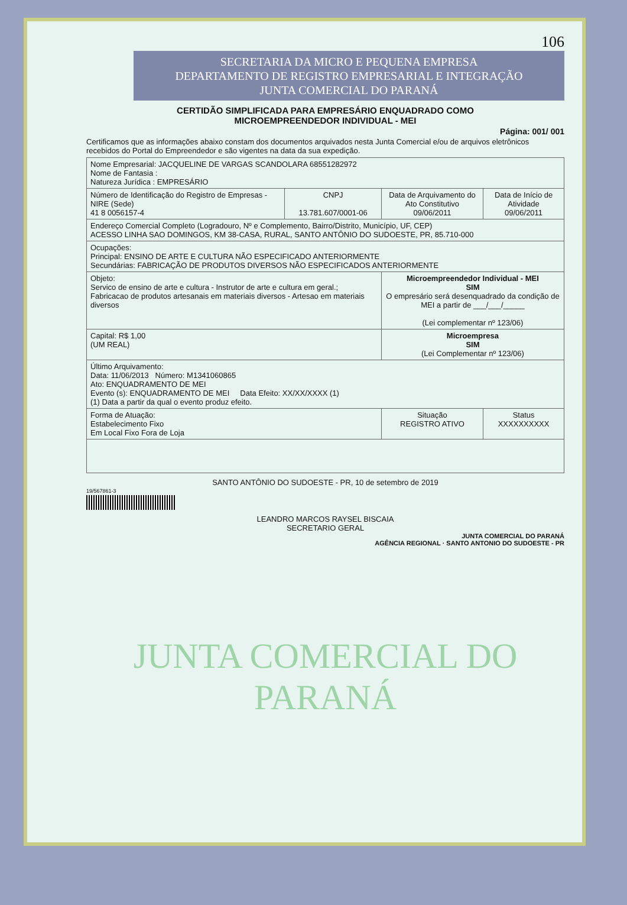106
SECRETARIA DA MICRO E PEQUENA EMPRESA
DEPARTAMENTO DE REGISTRO EMPRESARIAL E INTEGRAÇÃO
JUNTA COMERCIAL DO PARANÁ
CERTIDÃO SIMPLIFICADA PARA EMPRESÁRIO ENQUADRADO COMO
MICROEMPREENDEDOR INDIVIDUAL - MEI
Página: 001/ 001
Certificamos que as informações abaixo constam dos documentos arquivados nesta Junta Comercial e/ou de arquivos eletrônicos recebidos do Portal do Empreendedor e são vigentes na data da sua expedição.
| Nome Empresarial: JACQUELINE DE VARGAS SCANDOLARA 68551282972 Nome de Fantasia : Natureza Jurídica : EMPRESÁRIO | | | |
| Número de Identificação do Registro de Empresas - NIRE (Sede) 41 8 0056157-4 | CNPJ 13.781.607/0001-06 | Data de Arquivamento do Ato Constitutivo 09/06/2011 | Data de Início de Atividade 09/06/2011 |
| Endereço Comercial Completo (Logradouro, Nº e Complemento, Bairro/Distrito, Município, UF, CEP) ACESSO LINHA SAO DOMINGOS, KM 38-CASA, RURAL, SANTO ANTÔNIO DO SUDOESTE, PR, 85.710-000 | | | |
| Ocupações: Principal: ENSINO DE ARTE E CULTURA NÃO ESPECIFICADO ANTERIORMENTE Secundárias: FABRICAÇÃO DE PRODUTOS DIVERSOS NÃO ESPECIFICADOS ANTERIORMENTE | | | |
| Objeto: Servico de ensino de arte e cultura - Instrutor de arte e cultura em geral.; Fabricacao de produtos artesanais em materiais diversos - Artesao em materiais diversos | | Microempreendedor Individual - MEI SIM O empresário será desenquadrado da condição de MEI a partir de ___/___/_____ (Lei complementar nº 123/06) | |
| Capital: R$ 1,00 (UM REAL) | | Microempresa SIM (Lei Complementar nº 123/06) | |
| Último Arquivamento: Data: 11/06/2013 Número: M1341060865 Ato: ENQUADRAMENTO DE MEI Evento (s): ENQUADRAMENTO DE MEI Data Efeito: XX/XX/XXXX (1) (1) Data a partir da qual o evento produz efeito. | | | |
| Forma de Atuação: Estabelecimento Fixo Em Local Fixo Fora de Loja | | Situação REGISTRO ATIVO | Status XXXXXXXXXX |
SANTO ANTÔNIO DO SUDOESTE - PR, 10 de setembro de 2019
19/567861-3
LEANDRO MARCOS RAYSEL BISCAIA
SECRETARIO GERAL
JUNTA COMERCIAL DO PARANÁ
AGÊNCIA REGIONAL · SANTO ANTONIO DO SUDOESTE - PR
JUNTA COMERCIAL DO
PARANÁ